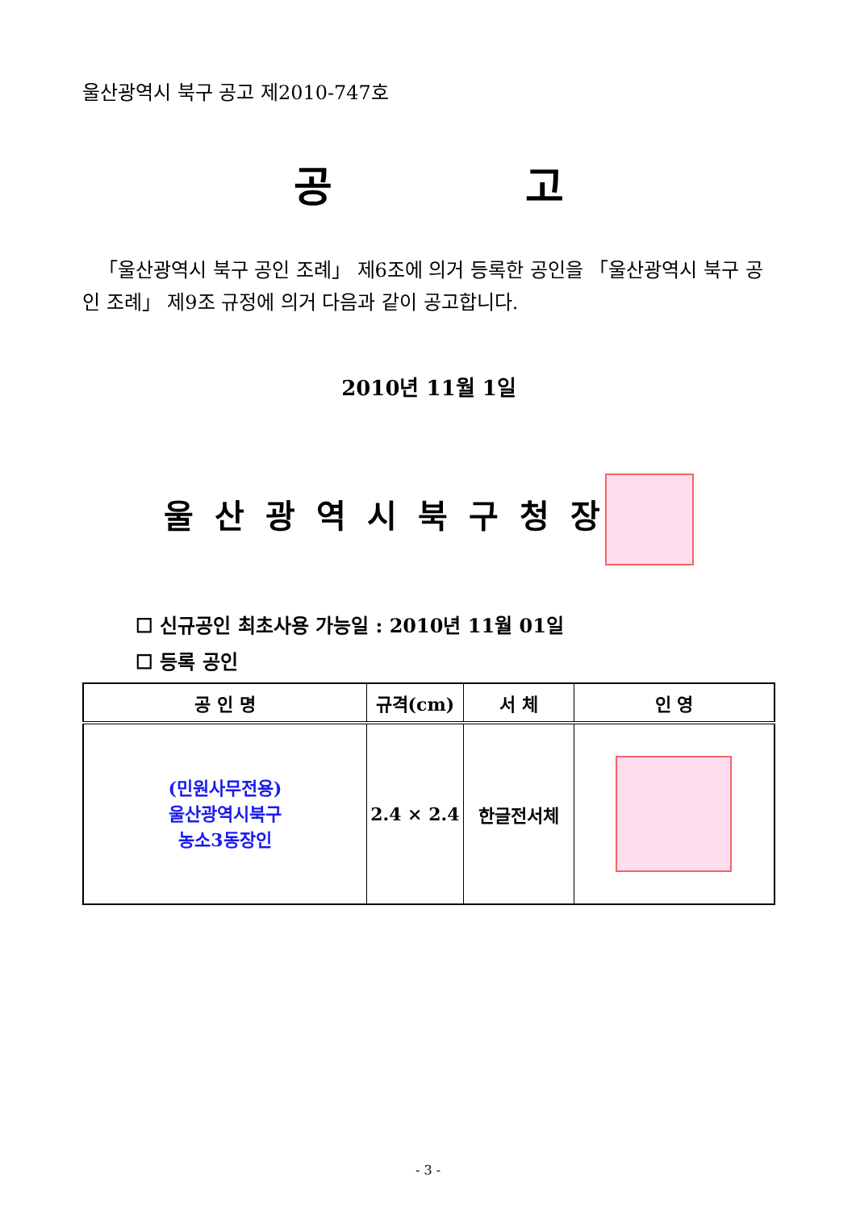울산광역시 북구 공고 제2010-747호
공 고
「울산광역시 북구 공인 조례」 제6조에 의거 등록한 공인을 「울산광역시 북구 공인 조례」 제9조 규정에 의거 다음과 같이 공고합니다.
2010년 11월 1일
울산광역시북구청장
☐ 신규공인 최초사용 가능일 : 2010년 11월 01일
☐ 등록 공인
| 공 인 명 | 규격(cm) | 서 체 | 인 영 |
| --- | --- | --- | --- |
| (민원사무전용) 울산광역시북구 농소3동장인 | 2.4 × 2.4 | 한글전서체 | |
- 3 -